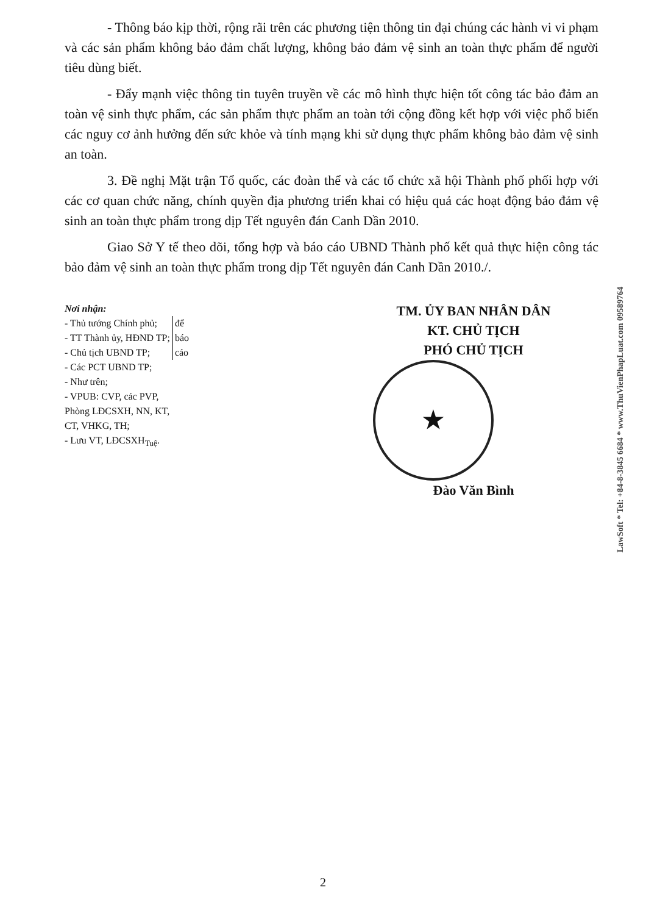- Thông báo kịp thời, rộng rãi trên các phương tiện thông tin đại chúng các hành vi vi phạm và các sản phẩm không bảo đảm chất lượng, không bảo đảm vệ sinh an toàn thực phẩm để người tiêu dùng biết.
- Đẩy mạnh việc thông tin tuyên truyền về các mô hình thực hiện tốt công tác bảo đảm an toàn vệ sinh thực phẩm, các sản phẩm thực phẩm an toàn tới cộng đồng kết hợp với việc phổ biến các nguy cơ ảnh hưởng đến sức khỏe và tính mạng khi sử dụng thực phẩm không bảo đảm vệ sinh an toàn.
3. Đề nghị Mặt trận Tổ quốc, các đoàn thể và các tổ chức xã hội Thành phố phối hợp với các cơ quan chức năng, chính quyền địa phương triển khai có hiệu quả các hoạt động bảo đảm vệ sinh an toàn thực phẩm trong dịp Tết nguyên đán Canh Dần 2010.
Giao Sở Y tế theo dõi, tổng hợp và báo cáo UBND Thành phố kết quả thực hiện công tác bảo đảm vệ sinh an toàn thực phẩm trong dịp Tết nguyên đán Canh Dần 2010./.
Nơi nhận:
- Thủ tướng Chính phủ;
- TT Thành ủy, HĐND TP;
- Chủ tịch UBND TP;
để
báo
cáo
- Các PCT UBND TP;
- Như trên;
- VPUB: CVP, các PVP,
Phòng LĐCSXH, NN, KT,
CT, VHKG, TH;
- Lưu VT, LĐCSXH<sub>Tuệ</sub>.
TM. ỦY BAN NHÂN DÂN
KT. CHỦ TỊCH
PHÓ CHỦ TỊCH
★
Đào Văn Bình
LawSoft * Tel: +84-8-3845 6684 * www.ThuVienPhapLuat.com 09589764
2